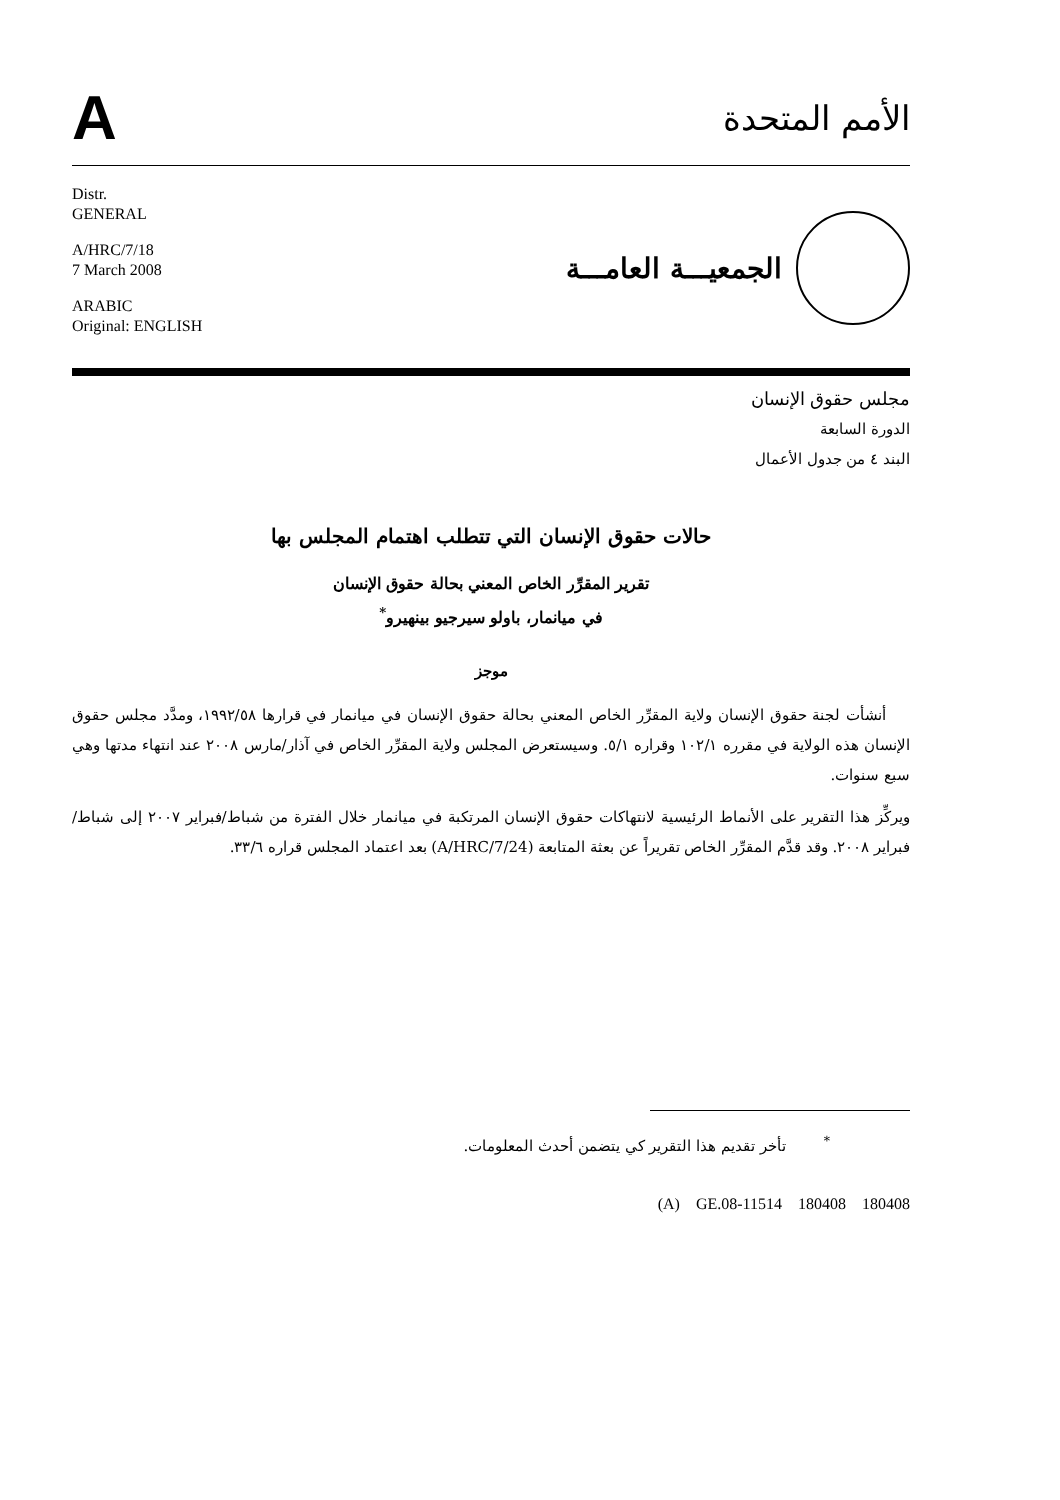A
الأمم المتحدة
Distr.
GENERAL
A/HRC/7/18
7 March 2008
ARABIC
Original: ENGLISH
الجمعيـــة العامـــة
مجلس حقوق الإنسان
الدورة السابعة
البند ٤ من جدول الأعمال
حالات حقوق الإنسان التي تتطلب اهتمام المجلس بها
تقرير المقرِّر الخاص المعني بحالة حقوق الإنسان
في ميانمار، باولو سيرجيو بينهيرو<sup>*</sup>
موجز
أنشأت لجنة حقوق الإنسان ولاية المقرِّر الخاص المعني بحالة حقوق الإنسان في ميانمار في قرارها ١٩٩٢/٥٨، ومدَّد مجلس حقوق الإنسان هذه الولاية في مقرره ١٠٢/١ وقراره ٥/١. وسيستعرض المجلس ولاية المقرِّر الخاص في آذار/مارس ٢٠٠٨ عند انتهاء مدتها وهي سبع سنوات.
ويركِّز هذا التقرير على الأنماط الرئيسية لانتهاكات حقوق الإنسان المرتكبة في ميانمار خلال الفترة من شباط/فبراير ٢٠٠٧ إلى شباط/فبراير ٢٠٠٨. وقد قدَّم المقرِّر الخاص تقريراً عن بعثة المتابعة (A/HRC/7/24) بعد اعتماد المجلس قراره ٣٣/٦.
<sup>*</sup> تأخر تقديم هذا التقرير كي يتضمن أحدث المعلومات.
(A) GE.08-11514 180408 180408